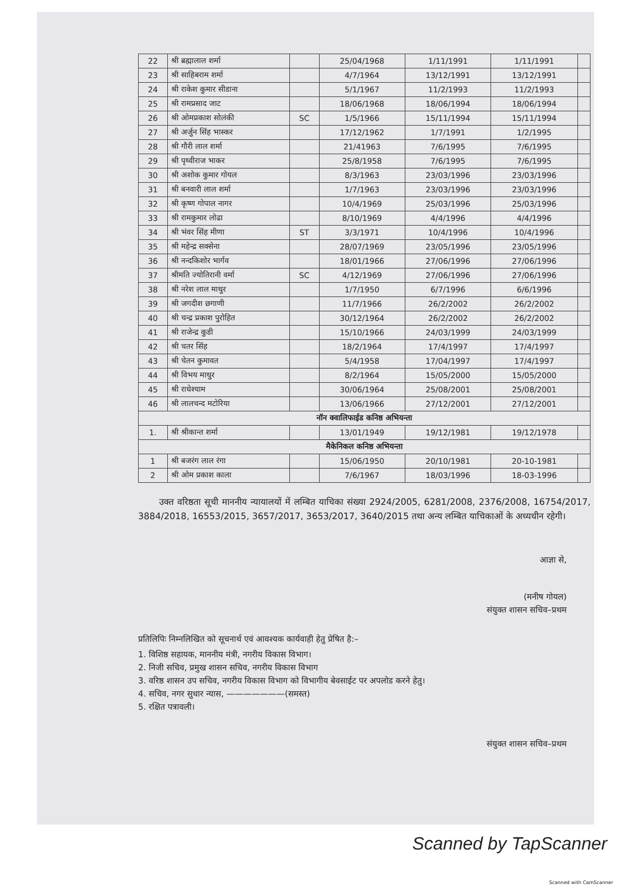| 22 | श्री ब्रह्मालाल शर्मा | | 25/04/1968 | 1/11/1991 | 1/11/1991 | |
| 23 | श्री साहिबराम शर्मा | | 4/7/1964 | 13/12/1991 | 13/12/1991 | |
| 24 | श्री राकेश कुमार सीडाना | | 5/1/1967 | 11/2/1993 | 11/2/1993 | |
| 25 | श्री रामप्रसाद जाट | | 18/06/1968 | 18/06/1994 | 18/06/1994 | |
| 26 | श्री ओमप्रकाश सोलंकी | SC | 1/5/1966 | 15/11/1994 | 15/11/1994 | |
| 27 | श्री अर्जुन सिंह भास्कर | | 17/12/1962 | 1/7/1991 | 1/2/1995 | |
| 28 | श्री गौरी लाल शर्मा | | 21/41963 | 7/6/1995 | 7/6/1995 | |
| 29 | श्री पृथ्वीराज भाकर | | 25/8/1958 | 7/6/1995 | 7/6/1995 | |
| 30 | श्री अशोक कुमार गोयल | | 8/3/1963 | 23/03/1996 | 23/03/1996 | |
| 31 | श्री बनवारी लाल शर्मा | | 1/7/1963 | 23/03/1996 | 23/03/1996 | |
| 32 | श्री कृष्ण गोपाल नागर | | 10/4/1969 | 25/03/1996 | 25/03/1996 | |
| 33 | श्री रामकुमार लोढा | | 8/10/1969 | 4/4/1996 | 4/4/1996 | |
| 34 | श्री भंवर सिंह मीणा | ST | 3/3/1971 | 10/4/1996 | 10/4/1996 | |
| 35 | श्री महेन्द्र सक्सेना | | 28/07/1969 | 23/05/1996 | 23/05/1996 | |
| 36 | श्री नन्दकिशोर भार्गव | | 18/01/1966 | 27/06/1996 | 27/06/1996 | |
| 37 | श्रीमति ज्योतिरानी वर्मा | SC | 4/12/1969 | 27/06/1996 | 27/06/1996 | |
| 38 | श्री नरेश लाल माथुर | | 1/7/1950 | 6/7/1996 | 6/6/1996 | |
| 39 | श्री जगदीश छगाणी | | 11/7/1966 | 26/2/2002 | 26/2/2002 | |
| 40 | श्री चन्द्र प्रकाश पुरोहित | | 30/12/1964 | 26/2/2002 | 26/2/2002 | |
| 41 | श्री राजेन्द्र कुडी | | 15/10/1966 | 24/03/1999 | 24/03/1999 | |
| 42 | श्री चतर सिंह | | 18/2/1964 | 17/4/1997 | 17/4/1997 | |
| 43 | श्री चेतन कुमावत | | 5/4/1958 | 17/04/1997 | 17/4/1997 | |
| 44 | श्री विभय माथुर | | 8/2/1964 | 15/05/2000 | 15/05/2000 | |
| 45 | श्री राधेश्याम | | 30/06/1964 | 25/08/2001 | 25/08/2001 | |
| 46 | श्री लालचन्द मटोरिया | | 13/06/1966 | 27/12/2001 | 27/12/2001 | |
| नॉन क्वालिफाईड कनिष्ठ अभियन्ता | | | | | | |
| 1. | श्री श्रीकान्त शर्मा | | 13/01/1949 | 19/12/1981 | 19/12/1978 | |
| मैकेनिकल कनिष्ठ अभियन्ता | | | | | | |
| 1 | श्री बजरंग लाल रंगा | | 15/06/1950 | 20/10/1981 | 20-10-1981 | |
| 2 | श्री ओम प्रकाश काला | | 7/6/1967 | 18/03/1996 | 18-03-1996 | |
उक्त वरिष्ठता सूची माननीय न्यायालयों में लम्बित याचिका संख्या 2924/2005, 6281/2008, 2376/2008, 16754/2017, 3884/2018, 16553/2015, 3657/2017, 3653/2017, 3640/2015 तथा अन्य लम्बित याचिकाओं के अध्यधीन रहेगी।
आज्ञा से,
(मनीष गोयल)
संयुक्त शासन सचिव–प्रथम
प्रतिलिपिः निम्नलिखित को सूचनार्थ एवं आवश्यक कार्यवाही हेतु प्रेषित है:–
1. विशिष्ठ सहायक, माननीय मंत्री, नगरीय विकास विभाग।
2. निजी सचिव, प्रमुख शासन सचिव, नगरीय विकास विभाग
3. वरिष्ठ शासन उप सचिव, नगरीय विकास विभाग को विभागीय बेवसाईट पर अपलोड करने हेतु।
4. सचिव, नगर सुधार न्यास, ———————(समस्त)
5. रक्षित पत्रावली।
संयुक्त शासन सचिव–प्रथम
Scanned by TapScanner
Scanned with CamScanner